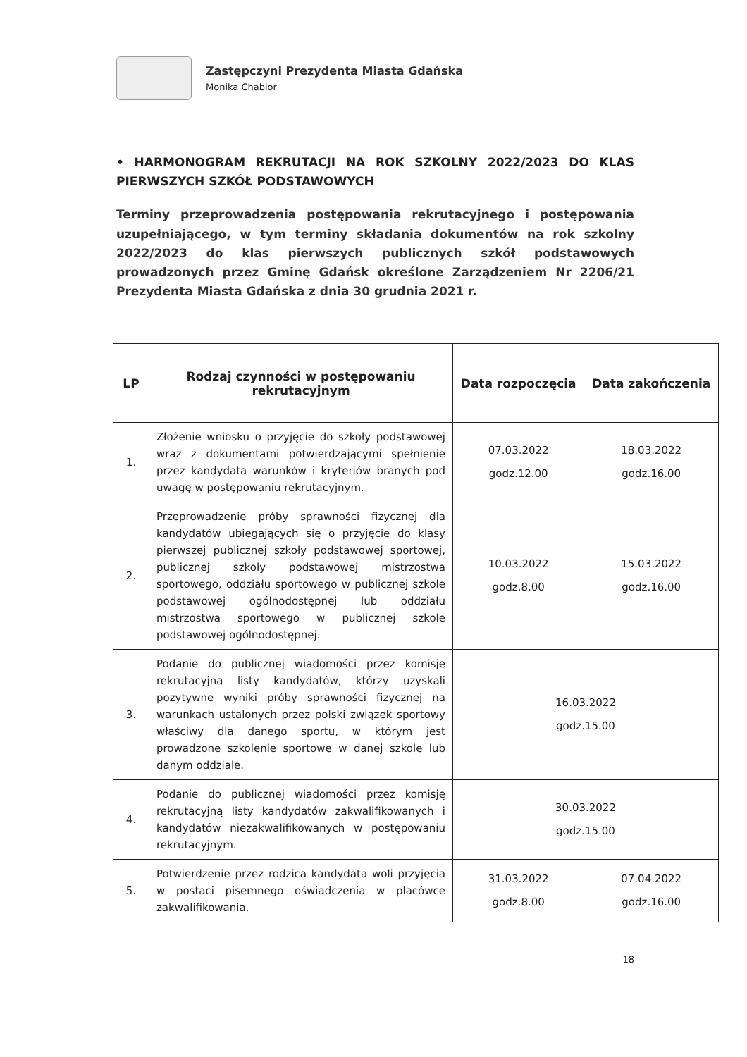Zastępczyni Prezydenta Miasta Gdańska
Monika Chabior
• HARMONOGRAM REKRUTACJI NA ROK SZKOLNY 2022/2023 DO KLAS PIERWSZYCH SZKÓŁ PODSTAWOWYCH
Terminy przeprowadzenia postępowania rekrutacyjnego i postępowania uzupełniającego, w tym terminy składania dokumentów na rok szkolny 2022/2023 do klas pierwszych publicznych szkół podstawowych prowadzonych przez Gminę Gdańsk określone Zarządzeniem Nr 2206/21 Prezydenta Miasta Gdańska z dnia 30 grudnia 2021 r.
| LP | Rodzaj czynności w postępowaniu rekrutacyjnym | Data rozpoczęcia | Data zakończenia |
| --- | --- | --- | --- |
| 1. | Złożenie wniosku o przyjęcie do szkoły podstawowej wraz z dokumentami potwierdzającymi spełnienie przez kandydata warunków i kryteriów branych pod uwagę w postępowaniu rekrutacyjnym. | 07.03.2022 godz.12.00 | 18.03.2022 godz.16.00 |
| 2. | Przeprowadzenie próby sprawności fizycznej dla kandydatów ubiegających się o przyjęcie do klasy pierwszej publicznej szkoły podstawowej sportowej, publicznej szkoły podstawowej mistrzostwa sportowego, oddziału sportowego w publicznej szkole podstawowej ogólnodostępnej lub oddziału mistrzostwa sportowego w publicznej szkole podstawowej ogólnodostępnej. | 10.03.2022 godz.8.00 | 15.03.2022 godz.16.00 |
| 3. | Podanie do publicznej wiadomości przez komisję rekrutacyjną listy kandydatów, którzy uzyskali pozytywne wyniki próby sprawności fizycznej na warunkach ustalonych przez polski związek sportowy właściwy dla danego sportu, w którym jest prowadzone szkolenie sportowe w danej szkole lub danym oddziale. | 16.03.2022 godz.15.00 | |
| 4. | Podanie do publicznej wiadomości przez komisję rekrutacyjną listy kandydatów zakwalifikowanych i kandydatów niezakwalifikowanych w postępowaniu rekrutacyjnym. | 30.03.2022 godz.15.00 | |
| 5. | Potwierdzenie przez rodzica kandydata woli przyjęcia w postaci pisemnego oświadczenia w placówce zakwalifikowania. | 31.03.2022 godz.8.00 | 07.04.2022 godz.16.00 |
18